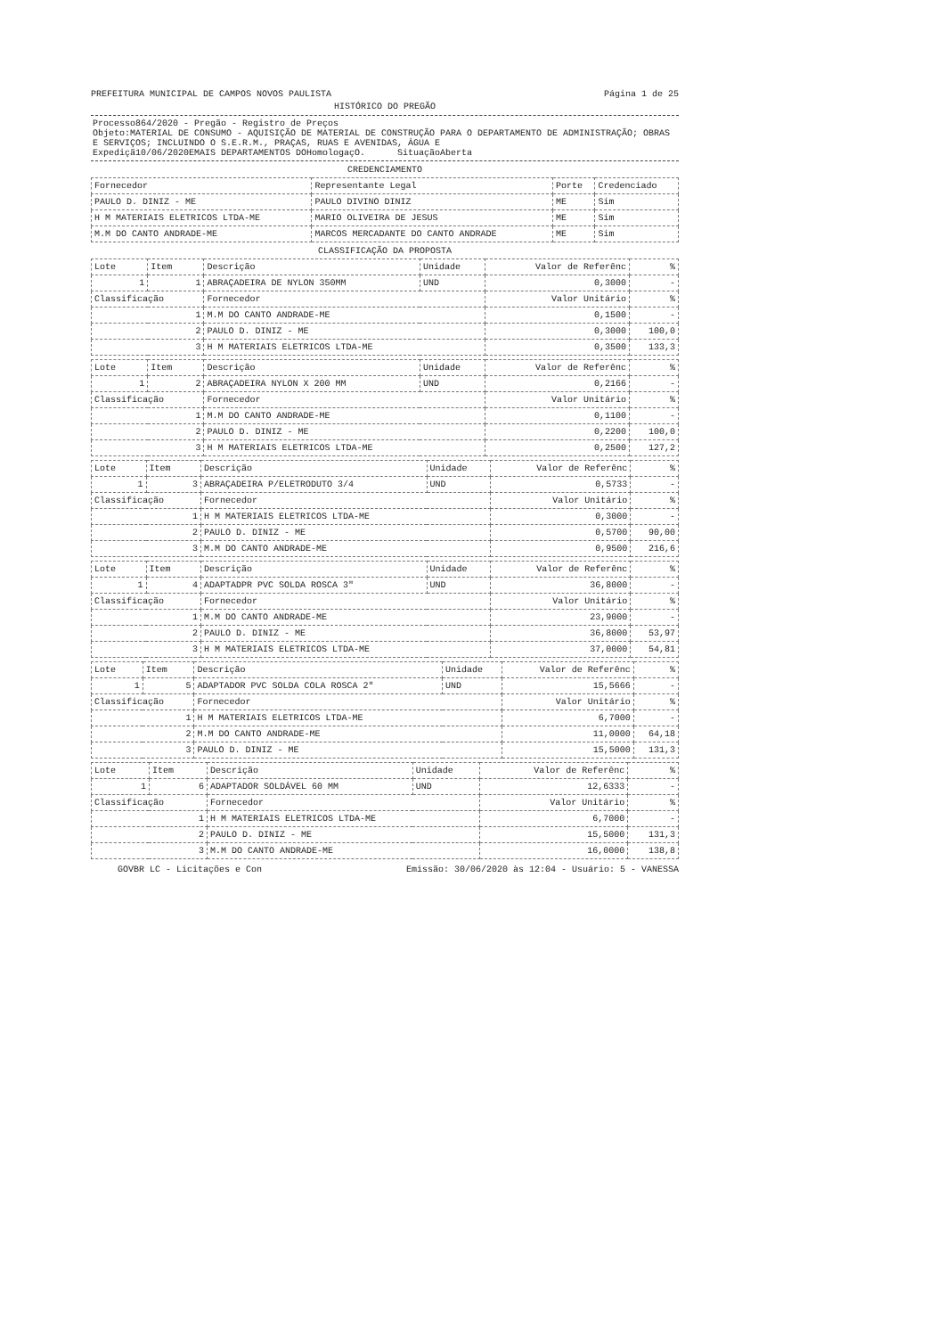PREFEITURA MUNICIPAL DE CAMPOS NOVOS PAULISTA Página 1 de 25
HISTÓRICO DO PREGÃO
Processo864/2020 - Pregão - Registro de Preços
Objeto:MATERIAL DE CONSUMO - AQUISIÇÃO DE MATERIAL DE CONSTRUÇÃO PARA O DEPARTAMENTO DE ADMINISTRAÇÃO; OBRAS E SERVIÇOS; INCLUINDO O S.E.R.M., PRAÇAS, RUAS E AVENIDAS, ÁGUA E
Expediçã10/06/2020EMAIS DEPARTAMENTOS DOHomologaçO. SituaçãoAberta
CREDENCIAMENTO
| Fornecedor | Representante Legal | Porte | Credenciado |
| --- | --- | --- | --- |
| PAULO D. DINIZ - ME | PAULO DIVINO DINIZ | ME | Sim |
| H M MATERIAIS ELETRICOS LTDA-ME | MARIO OLIVEIRA DE JESUS | ME | Sim |
| M.M DO CANTO ANDRADE-ME | MARCOS MERCADANTE DO CANTO ANDRADE | ME | Sim |
CLASSIFICAÇÃO DA PROPOSTA
| Lote | Item | Descrição | Unidade | Valor de Referênc | % |
| --- | --- | --- | --- | --- | --- |
| 1 | 1 | ABRAÇADEIRA DE NYLON 350MM | UND | 0,3000 | - |
| Classificação | | Fornecedor | | Valor Unitário | % |
| 1 | | M.M DO CANTO ANDRADE-ME | | 0,1500 | - |
| 2 | | PAULO D. DINIZ - ME | | 0,3000 | 100,0 |
| 3 | | H M MATERIAIS ELETRICOS LTDA-ME | | 0,3500 | 133,3 |
| Lote | Item | Descrição | Unidade | Valor de Referênc | % |
| --- | --- | --- | --- | --- | --- |
| 1 | 2 | ABRAÇADEIRA NYLON X 200 MM | UND | 0,2166 | - |
| Classificação | | Fornecedor | | Valor Unitário | % |
| 1 | | M.M DO CANTO ANDRADE-ME | | 0,1100 | - |
| 2 | | PAULO D. DINIZ - ME | | 0,2200 | 100,0 |
| 3 | | H M MATERIAIS ELETRICOS LTDA-ME | | 0,2500 | 127,2 |
| Lote | Item | Descrição | Unidade | Valor de Referênc | % |
| --- | --- | --- | --- | --- | --- |
| 1 | 3 | ABRAÇADEIRA P/ELETRODUTO 3/4 | UND | 0,5733 | - |
| Classificação | | Fornecedor | | Valor Unitário | % |
| 1 | | H M MATERIAIS ELETRICOS LTDA-ME | | 0,3000 | - |
| 2 | | PAULO D. DINIZ - ME | | 0,5700 | 90,00 |
| 3 | | M.M DO CANTO ANDRADE-ME | | 0,9500 | 216,6 |
| Lote | Item | Descrição | Unidade | Valor de Referênc | % |
| --- | --- | --- | --- | --- | --- |
| 1 | 4 | ADAPTADPR PVC SOLDA ROSCA 3" | UND | 36,8000 | - |
| Classificação | | Fornecedor | | Valor Unitário | % |
| 1 | | M.M DO CANTO ANDRADE-ME | | 23,9000 | - |
| 2 | | PAULO D. DINIZ - ME | | 36,8000 | 53,97 |
| 3 | | H M MATERIAIS ELETRICOS LTDA-ME | | 37,0000 | 54,81 |
| Lote | Item | Descrição | Unidade | Valor de Referênc | % |
| --- | --- | --- | --- | --- | --- |
| 1 | 5 | ADAPTADOR PVC SOLDA COLA ROSCA 2" | UND | 15,5666 | - |
| Classificação | | Fornecedor | | Valor Unitário | % |
| 1 | | H M MATERIAIS ELETRICOS LTDA-ME | | 6,7000 | - |
| 2 | | M.M DO CANTO ANDRADE-ME | | 11,0000 | 64,18 |
| 3 | | PAULO D. DINIZ - ME | | 15,5000 | 131,3 |
| Lote | Item | Descrição | Unidade | Valor de Referênc | % |
| --- | --- | --- | --- | --- | --- |
| 1 | 6 | ADAPTADOR SOLDÁVEL 60 MM | UND | 12,6333 | - |
| Classificação | | Fornecedor | | Valor Unitário | % |
| 1 | | H M MATERIAIS ELETRICOS LTDA-ME | | 6,7000 | - |
| 2 | | PAULO D. DINIZ - ME | | 15,5000 | 131,3 |
| 3 | | M.M DO CANTO ANDRADE-ME | | 16,0000 | 138,8 |
GOVBR LC - Licitações e Con Emissão: 30/06/2020 às 12:04 - Usuário: 5 - VANESSA